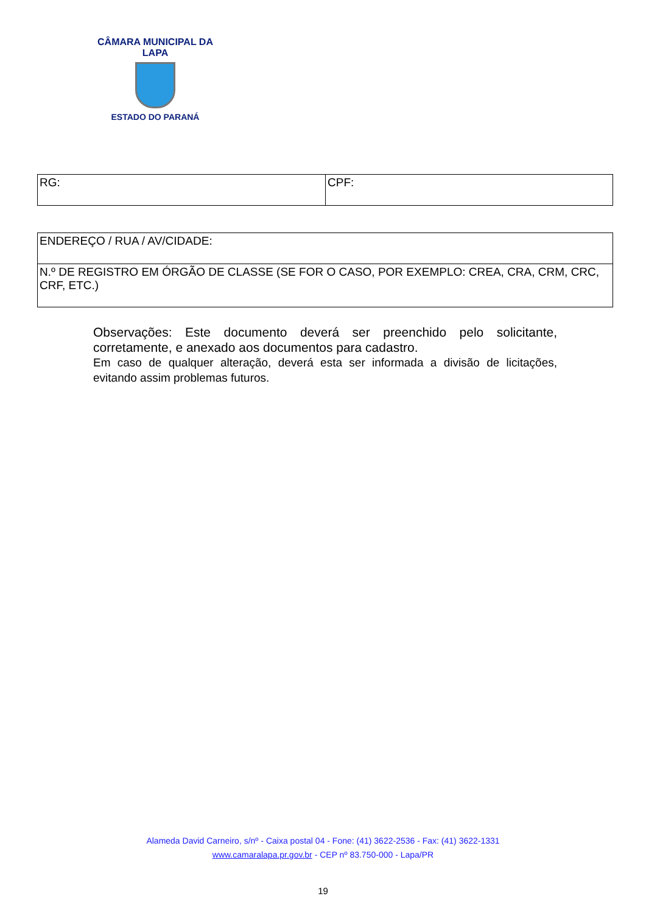CÂMARA MUNICIPAL DA LAPA
ESTADO DO PARANÁ
| RG: | CPF: |
| ENDEREÇO / RUA / AV/CIDADE: |
| N.º DE REGISTRO EM ÓRGÃO DE CLASSE (SE FOR O CASO, POR EXEMPLO: CREA, CRA, CRM, CRC, CRF, ETC.) |
Observações: Este documento deverá ser preenchido pelo solicitante, corretamente, e anexado aos documentos para cadastro.
Em caso de qualquer alteração, deverá esta ser informada a divisão de licitações, evitando assim problemas futuros.
Alameda David Carneiro, s/nº - Caixa postal 04 - Fone: (41) 3622-2536 - Fax: (41) 3622-1331
www.camaralapa.pr.gov.br - CEP nº 83.750-000 - Lapa/PR
19